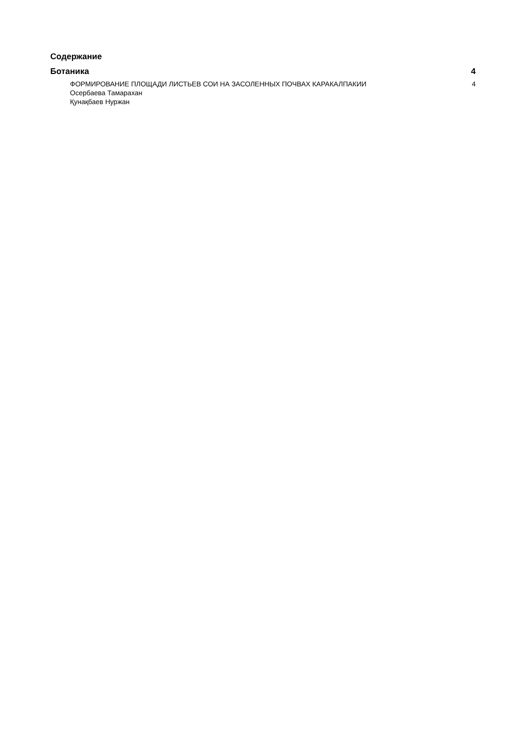Содержание
Ботаника 4
ФОРМИРОВАНИЕ ПЛОЩАДИ ЛИСТЬЕВ СОИ НА ЗАСОЛЕННЫХ ПОЧВАХ КАРАКАЛПАКИИ 4
Осербаева Тамарахан
Қунақбаев Нуржан